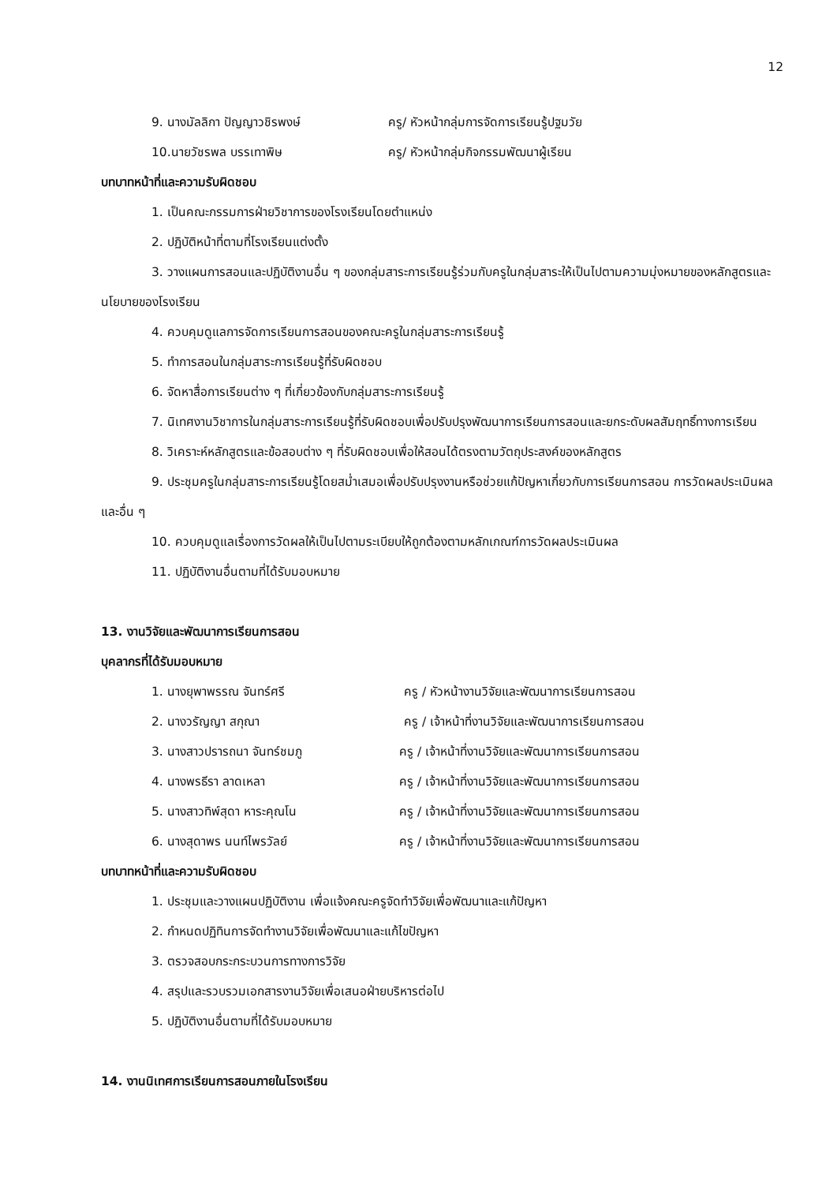12
9. นางมัลลิกา ปัญญาวชิรพงษ์ ครู/ หัวหน้ากลุ่มการจัดการเรียนรู้ปฐมวัย
10.นายวัชรพล บรรเทาพิษ ครู/ หัวหน้ากลุ่มกิจกรรมพัฒนาผู้เรียน
บทบาทหน้าที่และความรับผิดชอบ
1. เป็นคณะกรรมการฝ่ายวิชาการของโรงเรียนโดยตำแหน่ง
2. ปฏิบัติหน้าที่ตามที่โรงเรียนแต่งตั้ง
3. วางแผนการสอนและปฏิบัติงานอื่น ๆ ของกลุ่มสาระการเรียนรู้ร่วมกับครูในกลุ่มสาระให้เป็นไปตามความมุ่งหมายของหลักสูตรและนโยบายของโรงเรียน
4. ควบคุมดูแลการจัดการเรียนการสอนของคณะครูในกลุ่มสาระการเรียนรู้
5. ทำการสอนในกลุ่มสาระการเรียนรู้ที่รับผิดชอบ
6. จัดหาสื่อการเรียนต่าง ๆ ที่เกี่ยวข้องกับกลุ่มสาระการเรียนรู้
7. นิเทศงานวิชาการในกลุ่มสาระการเรียนรู้ที่รับผิดชอบเพื่อปรับปรุงพัฒนาการเรียนการสอนและยกระดับผลสัมฤทธิ์ทางการเรียน
8. วิเคราะห์หลักสูตรและข้อสอบต่าง ๆ ที่รับผิดชอบเพื่อให้สอนได้ตรงตามวัตถุประสงค์ของหลักสูตร
9. ประชุมครูในกลุ่มสาระการเรียนรู้โดยสม่ำเสมอเพื่อปรับปรุงงานหรือช่วยแก้ปัญหาเกี่ยวกับการเรียนการสอน การวัดผลประเมินผล และอื่น ๆ
10. ควบคุมดูแลเรื่องการวัดผลให้เป็นไปตามระเบียบให้ถูกต้องตามหลักเกณฑ์การวัดผลประเมินผล
11. ปฏิบัติงานอื่นตามที่ได้รับมอบหมาย
13. งานวิจัยและพัฒนาการเรียนการสอน
บุคลากรที่ได้รับมอบหมาย
1. นางยุพาพรรณ จันทร์ศรี ครู / หัวหน้างานวิจัยและพัฒนาการเรียนการสอน
2. นางวรัญญา สกุณา ครู / เจ้าหน้าที่งานวิจัยและพัฒนาการเรียนการสอน
3. นางสาวปรารถนา จันทร์ชมภู ครู / เจ้าหน้าที่งานวิจัยและพัฒนาการเรียนการสอน
4. นางพรธีรา ลาดเหลา ครู / เจ้าหน้าที่งานวิจัยและพัฒนาการเรียนการสอน
5. นางสาวทิพ์สุดา หาระคุณโน ครู / เจ้าหน้าที่งานวิจัยและพัฒนาการเรียนการสอน
6. นางสุดาพร นนท์ไพรวัลย์ ครู / เจ้าหน้าที่งานวิจัยและพัฒนาการเรียนการสอน
บทบาทหน้าที่และความรับผิดชอบ
1. ประชุมและวางแผนปฏิบัติงาน เพื่อแจ้งคณะครูจัดทำวิจัยเพื่อพัฒนาและแก้ปัญหา
2. กำหนดปฏิทินการจัดทำงานวิจัยเพื่อพัฒนาและแก้ไขปัญหา
3. ตรวจสอบกระกระบวนการทางการวิจัย
4. สรุปและรวบรวมเอกสารงานวิจัยเพื่อเสนอฝ่ายบริหารต่อไป
5. ปฏิบัติงานอื่นตามที่ได้รับมอบหมาย
14. งานนิเทศการเรียนการสอนภายในโรงเรียน